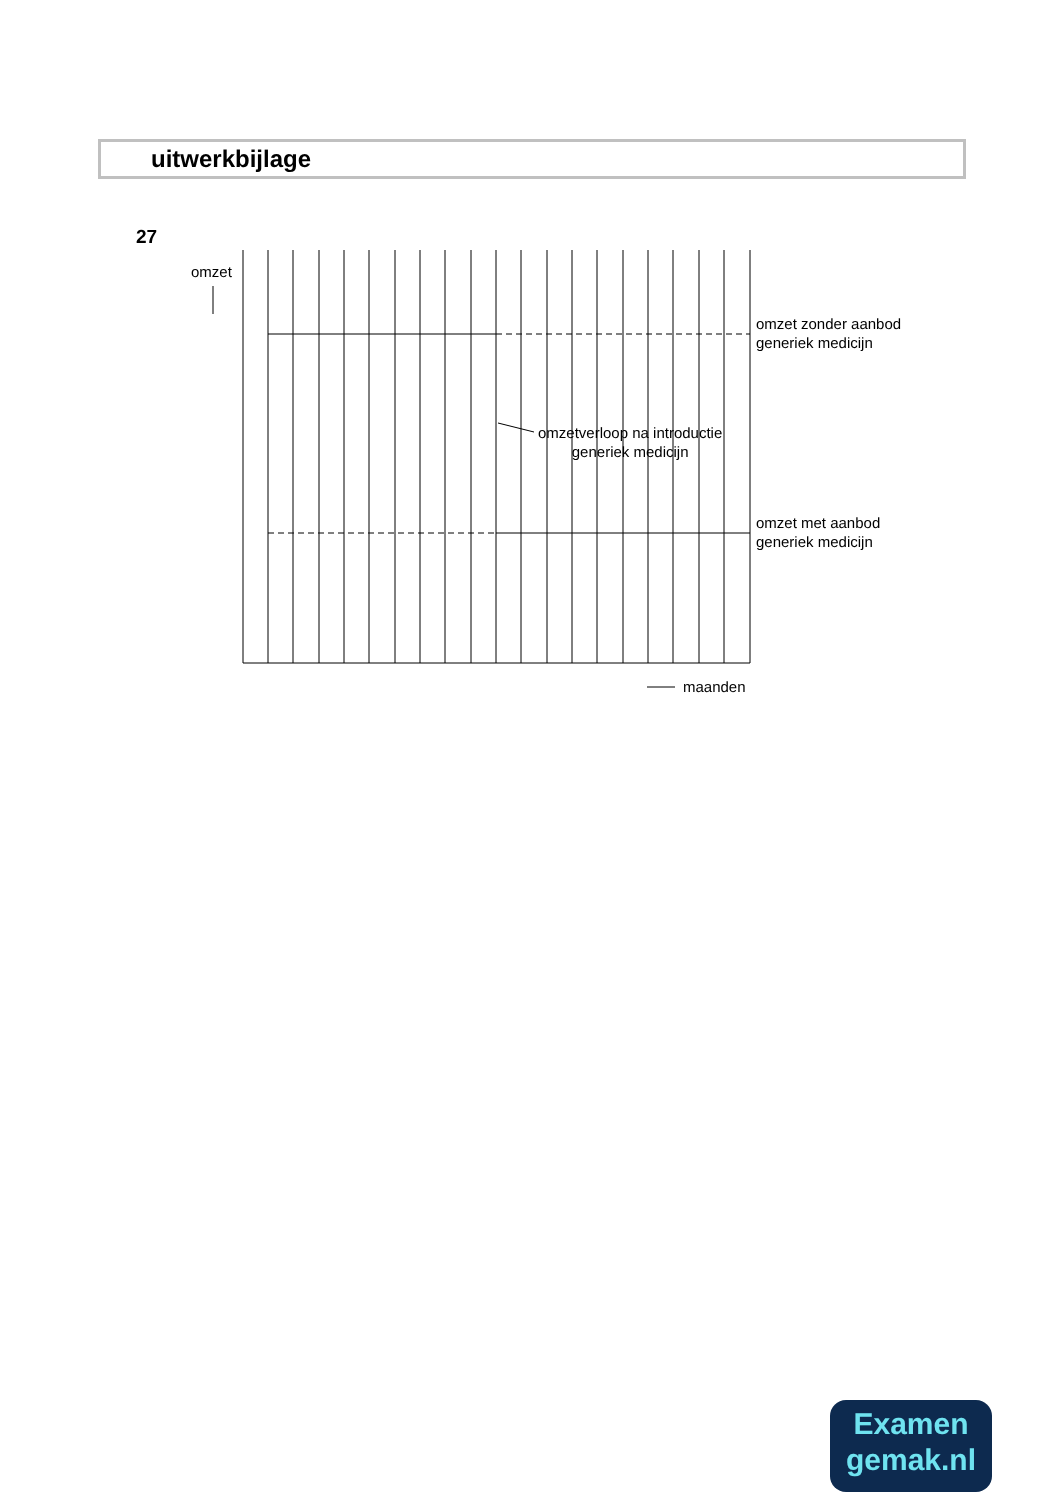uitwerkbijlage
27
omzet
omzet zonder aanbod
generiek medicijn
omzetverloop na introductie
generiek medicijn
omzet met aanbod
generiek medicijn
maanden
Examen
gemak.nl